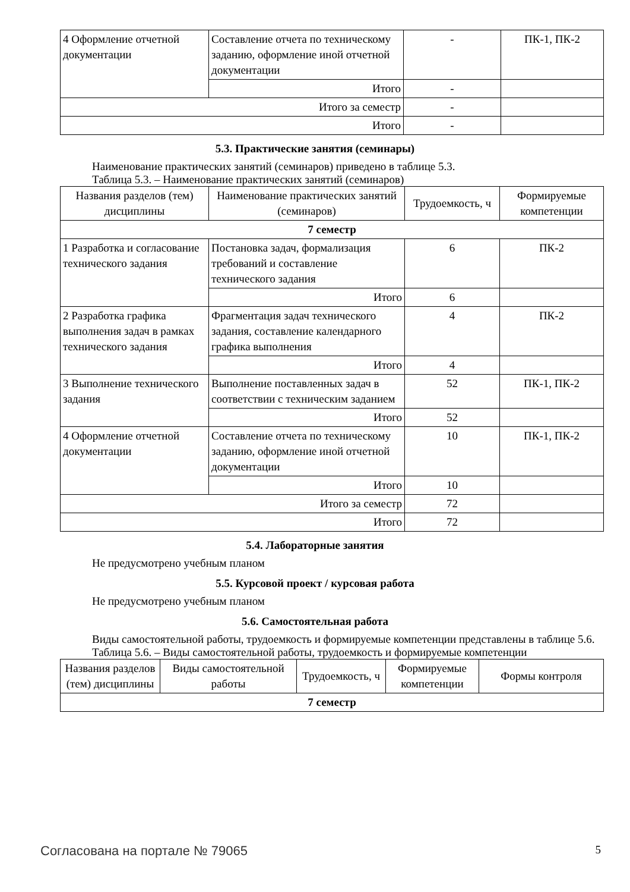| 4 Оформление отчетной документации | Составление отчета по техническому заданию, оформление иной отчетной документации | - | ПК-1, ПК-2 |
| | Итого | - | |
| Итого за семестр | | - | |
| Итого | | - | |
5.3. Практические занятия (семинары)
Наименование практических занятий (семинаров) приведено в таблице 5.3.
Таблица 5.3. – Наименование практических занятий (семинаров)
| Названия разделов (тем) дисциплины | Наименование практических занятий (семинаров) | Трудоемкость, ч | Формируемые компетенции |
| --- | --- | --- | --- |
| 7 семестр | | | |
| 1 Разработка и согласование технического задания | Постановка задач, формализация требований и составление технического задания | 6 | ПК-2 |
| | Итого | 6 | |
| 2 Разработка графика выполнения задач в рамках технического задания | Фрагментация задач технического задания, составление календарного графика выполнения | 4 | ПК-2 |
| | Итого | 4 | |
| 3 Выполнение технического задания | Выполнение поставленных задач в соответствии с техническим заданием | 52 | ПК-1, ПК-2 |
| | Итого | 52 | |
| 4 Оформление отчетной документации | Составление отчета по техническому заданию, оформление иной отчетной документации | 10 | ПК-1, ПК-2 |
| | Итого | 10 | |
| Итого за семестр | | 72 | |
| Итого | | 72 | |
5.4. Лабораторные занятия
Не предусмотрено учебным планом
5.5. Курсовой проект / курсовая работа
Не предусмотрено учебным планом
5.6. Самостоятельная работа
Виды самостоятельной работы, трудоемкость и формируемые компетенции представлены в таблице 5.6.
Таблица 5.6. – Виды самостоятельной работы, трудоемкость и формируемые компетенции
| Названия разделов (тем) дисциплины | Виды самостоятельной работы | Трудоемкость, ч | Формируемые компетенции | Формы контроля |
| --- | --- | --- | --- | --- |
| 7 семестр | | | | |
Согласована на портале № 79065 5